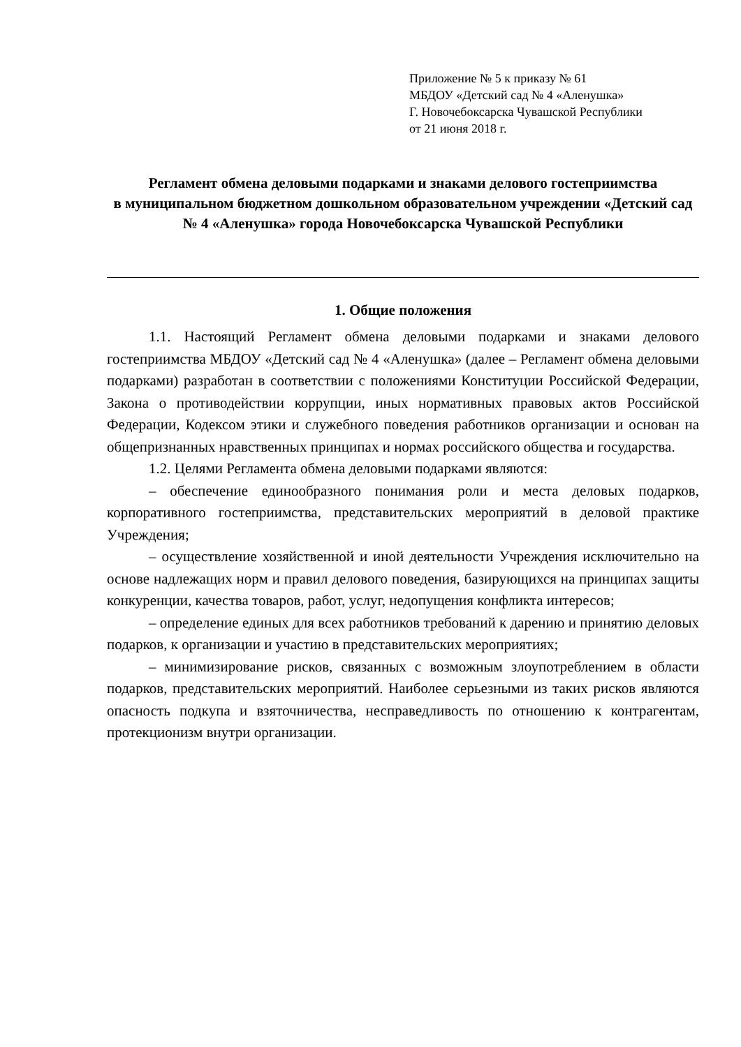Приложение № 5 к приказу № 61
МБДОУ «Детский сад № 4 «Аленушка»
Г. Новочебоксарска Чувашской Республики
от 21 июня 2018 г.
Регламент обмена деловыми подарками и знаками делового гостеприимства
в муниципальном бюджетном дошкольном образовательном учреждении «Детский сад № 4 «Аленушка» города Новочебоксарска Чувашской Республики
1. Общие положения
1.1. Настоящий Регламент обмена деловыми подарками и знаками делового гостеприимства МБДОУ «Детский сад № 4 «Аленушка» (далее – Регламент обмена деловыми подарками) разработан в соответствии с положениями Конституции Российской Федерации, Закона о противодействии коррупции, иных нормативных правовых актов Российской Федерации, Кодексом этики и служебного поведения работников организации и основан на общепризнанных нравственных принципах и нормах российского общества и государства.
1.2. Целями Регламента обмена деловыми подарками являются:
– обеспечение единообразного понимания роли и места деловых подарков, корпоративного гостеприимства, представительских мероприятий в деловой практике Учреждения;
– осуществление хозяйственной и иной деятельности Учреждения исключительно на основе надлежащих норм и правил делового поведения, базирующихся на принципах защиты конкуренции, качества товаров, работ, услуг, недопущения конфликта интересов;
– определение единых для всех работников требований к дарению и принятию деловых подарков, к организации и участию в представительских мероприятиях;
– минимизирование рисков, связанных с возможным злоупотреблением в области подарков, представительских мероприятий. Наиболее серьезными из таких рисков являются опасность подкупа и взяточничества, несправедливость по отношению к контрагентам, протекционизм внутри организации.